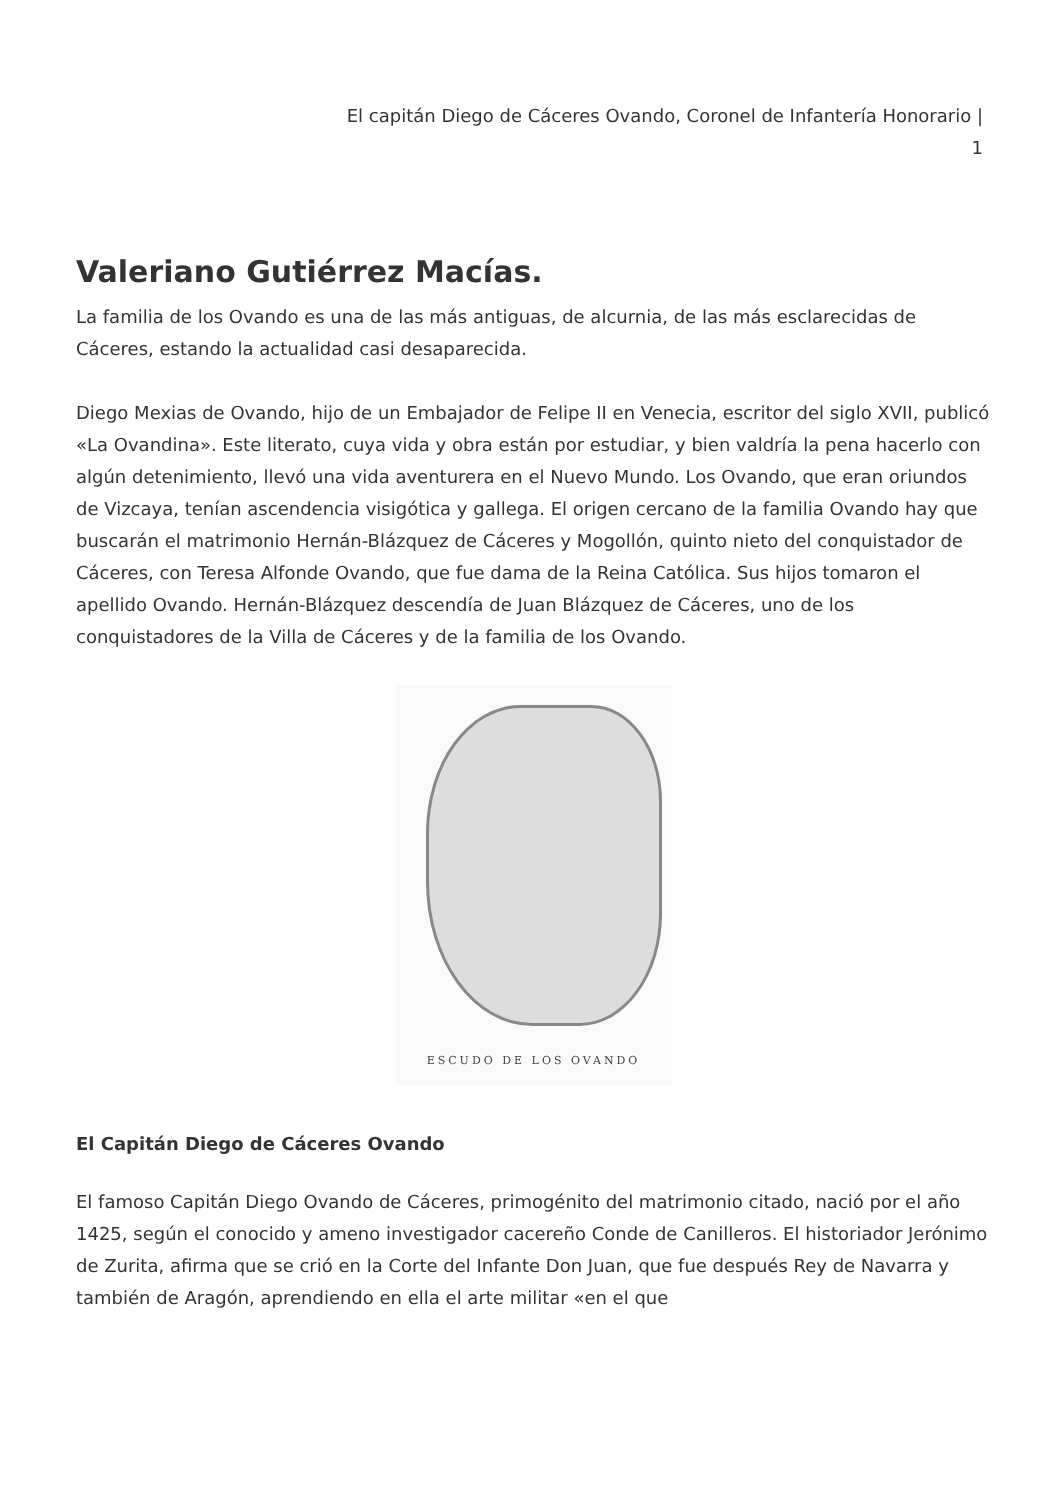El capitán Diego de Cáceres Ovando, Coronel de Infantería Honorario |
1
Valeriano Gutiérrez Macías.
La familia de los Ovando es una de las más antiguas, de alcurnia, de las más esclarecidas de Cáceres, estando la actualidad casi desaparecida.
Diego Mexias de Ovando, hijo de un Embajador de Felipe II en Venecia, escritor del siglo XVII, publicó «La Ovandina». Este literato, cuya vida y obra están por estudiar, y bien valdría la pena hacerlo con algún detenimiento, llevó una vida aventurera en el Nuevo Mundo. Los Ovando, que eran oriundos de Vizcaya, tenían ascendencia visigótica y gallega. El origen cercano de la familia Ovando hay que buscarán el matrimonio Hernán-Blázquez de Cáceres y Mogollón, quinto nieto del conquistador de Cáceres, con Teresa Alfonde Ovando, que fue dama de la Reina Católica. Sus hijos tomaron el apellido Ovando. Hernán-Blázquez descendía de Juan Blázquez de Cáceres, uno de los conquistadores de la Villa de Cáceres y de la familia de los Ovando.
ESCUDO DE LOS OVANDO
El Capitán Diego de Cáceres Ovando
El famoso Capitán Diego Ovando de Cáceres, primogénito del matrimonio citado, nació por el año 1425, según el conocido y ameno investigador cacereño Conde de Canilleros. El historiador Jerónimo de Zurita, afirma que se crió en la Corte del Infante Don Juan, que fue después Rey de Navarra y también de Aragón, aprendiendo en ella el arte militar «en el que